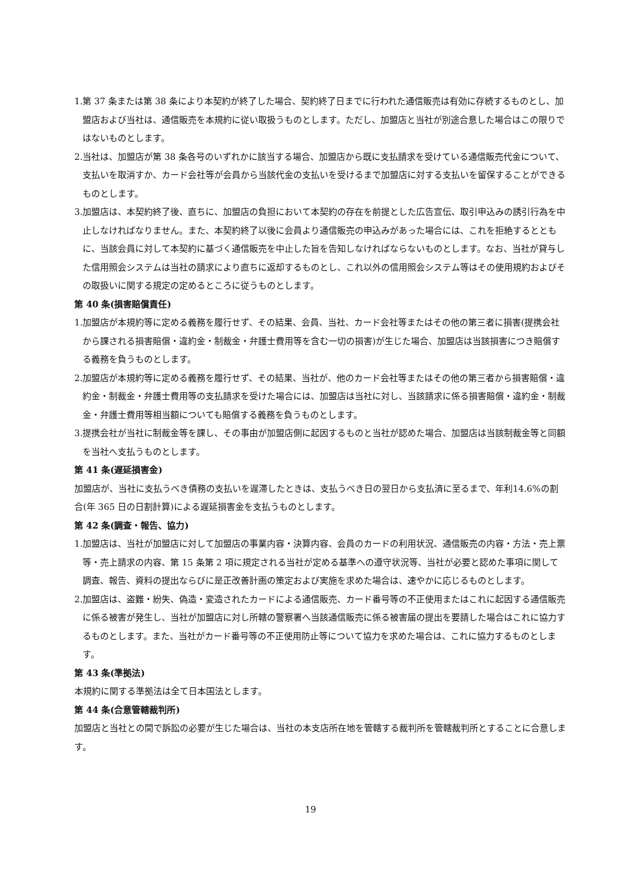1.第 37 条または第 38 条により本契約が終了した場合、契約終了日までに行われた通信販売は有効に存続するものとし、加盟店および当社は、通信販売を本規約に従い取扱うものとします。ただし、加盟店と当社が別途合意した場合はこの限りではないものとします。
2.当社は、加盟店が第 38 条各号のいずれかに該当する場合、加盟店から既に支払請求を受けている通信販売代金について、支払いを取消すか、カード会社等が会員から当該代金の支払いを受けるまで加盟店に対する支払いを留保することができるものとします。
3.加盟店は、本契約終了後、直ちに、加盟店の負担において本契約の存在を前提とした広告宣伝、取引申込みの誘引行為を中止しなければなりません。また、本契約終了以後に会員より通信販売の申込みがあった場合には、これを拒絶するとともに、当該会員に対して本契約に基づく通信販売を中止した旨を告知しなければならないものとします。なお、当社が貸与した信用照会システムは当社の請求により直ちに返却するものとし、これ以外の信用照会システム等はその使用規約およびその取扱いに関する規定の定めるところに従うものとします。
第 40 条(損害賠償責任)
1.加盟店が本規約等に定める義務を履行せず、その結果、会員、当社、カード会社等またはその他の第三者に損害(提携会社から課される損害賠償・違約金・制裁金・弁護士費用等を含む一切の損害)が生じた場合、加盟店は当該損害につき賠償する義務を負うものとします。
2.加盟店が本規約等に定める義務を履行せず、その結果、当社が、他のカード会社等またはその他の第三者から損害賠償・違約金・制裁金・弁護士費用等の支払請求を受けた場合には、加盟店は当社に対し、当該請求に係る損害賠償・違約金・制裁金・弁護士費用等相当額についても賠償する義務を負うものとします。
3.提携会社が当社に制裁金等を課し、その事由が加盟店側に起因するものと当社が認めた場合、加盟店は当該制裁金等と同額を当社へ支払うものとします。
第 41 条(遅延損害金)
加盟店が、当社に支払うべき債務の支払いを遅滞したときは、支払うべき日の翌日から支払済に至るまで、年利14.6%の割合(年 365 日の日割計算)による遅延損害金を支払うものとします。
第 42 条(調査・報告、協力)
1.加盟店は、当社が加盟店に対して加盟店の事業内容・決算内容、会員のカードの利用状況、通信販売の内容・方法・売上票等・売上請求の内容、第 15 条第 2 項に規定される当社が定める基準への遵守状況等、当社が必要と認めた事項に関して調査、報告、資料の提出ならびに是正改善計画の策定および実施を求めた場合は、速やかに応じるものとします。
2.加盟店は、盗難・紛失、偽造・変造されたカードによる通信販売、カード番号等の不正使用またはこれに起因する通信販売に係る被害が発生し、当社が加盟店に対し所轄の警察署へ当該通信販売に係る被害届の提出を要請した場合はこれに協力するものとします。また、当社がカード番号等の不正使用防止等について協力を求めた場合は、これに協力するものとします。
第 43 条(準拠法)
本規約に関する準拠法は全て日本国法とします。
第 44 条(合意管轄裁判所)
加盟店と当社との間で訴訟の必要が生じた場合は、当社の本支店所在地を管轄する裁判所を管轄裁判所とすることに合意します。
19